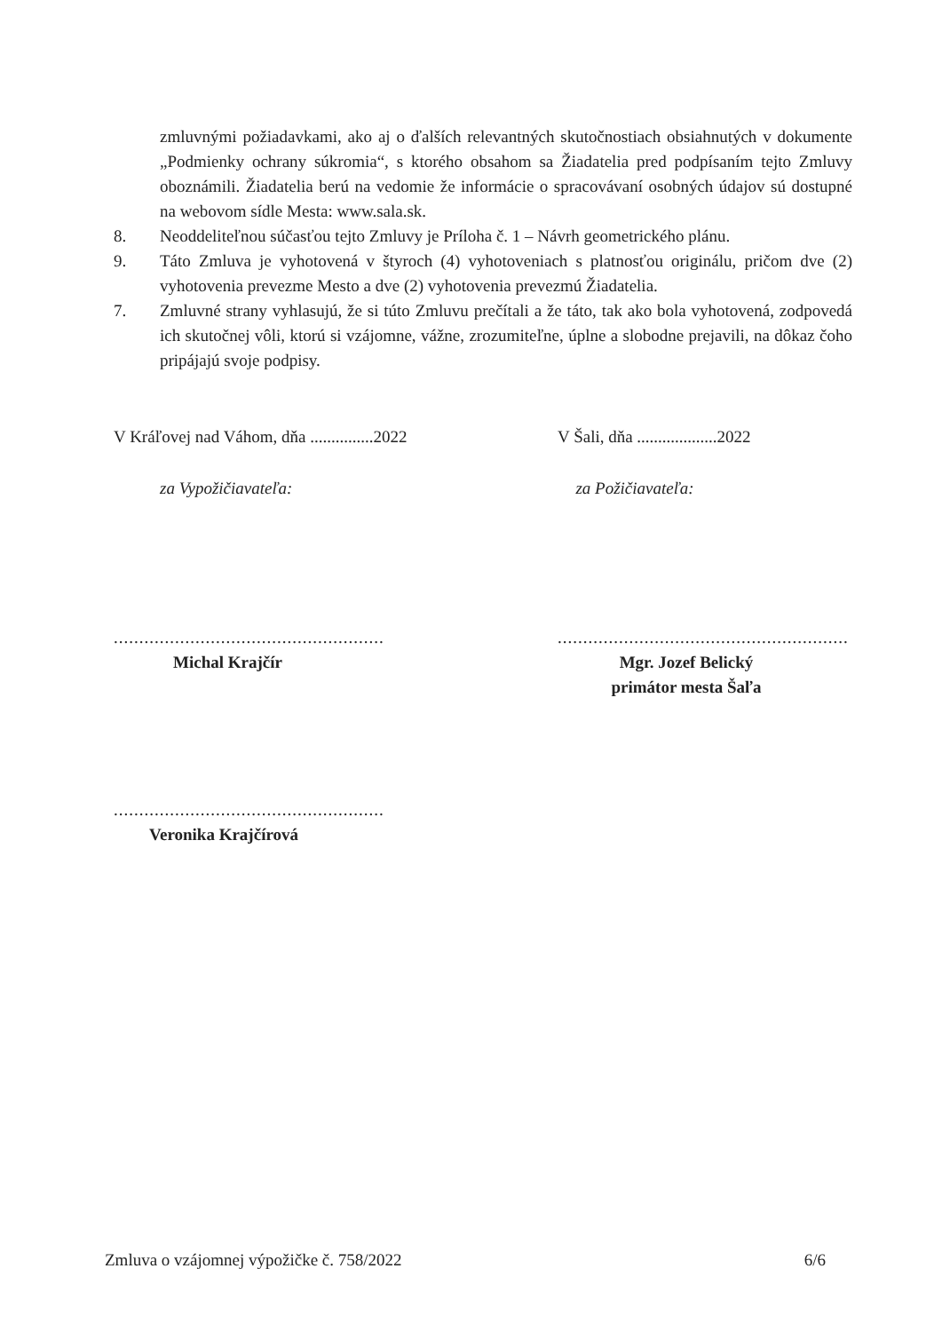zmluvnými požiadavkami, ako aj o ďalších relevantných skutočnostiach obsiahnutých v dokumente „Podmienky ochrany súkromia“, s ktorého obsahom sa Žiadatelia pred podpísaním tejto Zmluvy oboznámili. Žiadatelia berú na vedomie že informácie o spracovávaní osobných údajov sú dostupné na webovom sídle Mesta: www.sala.sk.
8. Neoddeliteľnou súčasťou tejto Zmluvy je Príloha č. 1 – Návrh geometrického plánu.
9. Táto Zmluva je vyhotovená v štyroch (4) vyhotoveniach s platnosťou originálu, pričom dve (2) vyhotovenia prevezme Mesto a dve (2) vyhotovenia prevezmú Žiadatelia.
7. Zmluvné strany vyhlasujú, že si túto Zmluvu prečítali a že táto, tak ako bola vyhotovená, zodpovedá ich skutočnej vôli, ktorú si vzájomne, vážne, zrozumiteľne, úplne a slobodne prejavili, na dôkaz čoho pripájajú svoje podpisy.
V Kráľovej nad Váhom, dňa ...............2022
V Šali, dňa ...................2022
za Vypožičiavateľa: za Požičiavateľa:
.....................................................
Michal Krajčír
.........................................................
Mgr. Jozef Belický
primátor mesta Šaľa
.....................................................
Veronika Krajčírová
Zmluva o vzájomnej výpožičke č. 758/2022 6/6